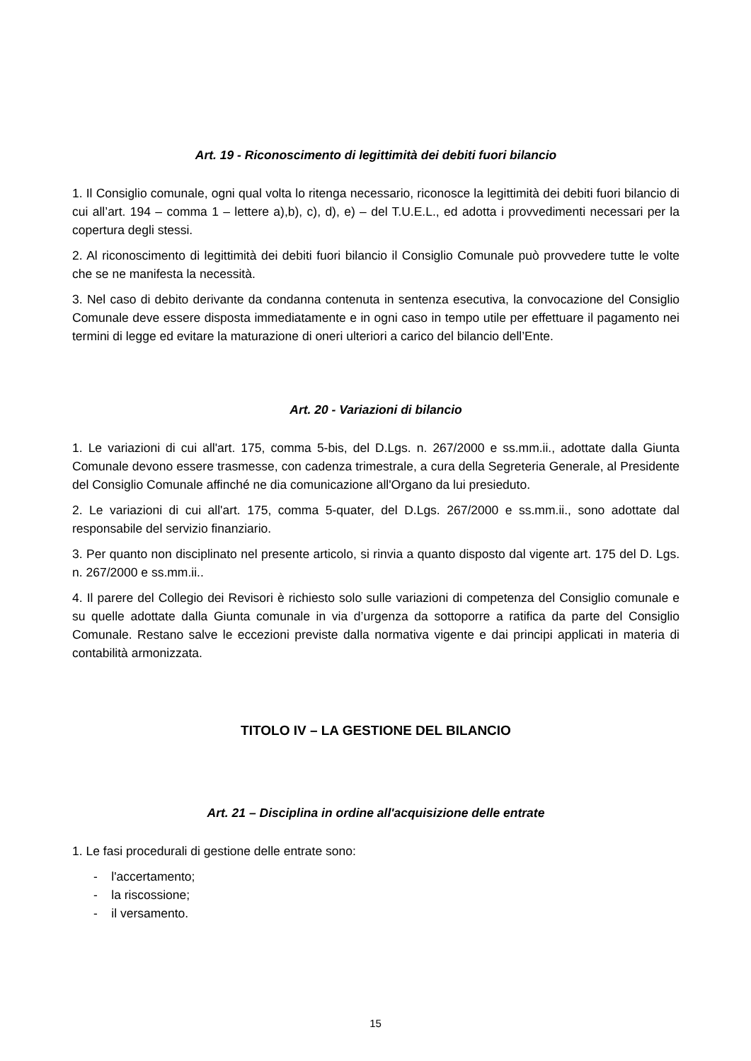Art. 19 - Riconoscimento di legittimità dei debiti fuori bilancio
1. Il Consiglio comunale, ogni qual volta lo ritenga necessario, riconosce la legittimità dei debiti fuori bilancio di cui all’art. 194 – comma 1 – lettere a),b), c), d), e) – del T.U.E.L., ed adotta i provvedimenti necessari per la copertura degli stessi.
2. Al riconoscimento di legittimità dei debiti fuori bilancio il Consiglio Comunale può provvedere tutte le volte che se ne manifesta la necessità.
3. Nel caso di debito derivante da condanna contenuta in sentenza esecutiva, la convocazione del Consiglio Comunale deve essere disposta immediatamente e in ogni caso in tempo utile per effettuare il pagamento nei termini di legge ed evitare la maturazione di oneri ulteriori a carico del bilancio dell’Ente.
Art. 20 - Variazioni di bilancio
1. Le variazioni di cui all'art. 175, comma 5-bis, del D.Lgs. n. 267/2000 e ss.mm.ii., adottate dalla Giunta Comunale devono essere trasmesse, con cadenza trimestrale, a cura della Segreteria Generale, al Presidente del Consiglio Comunale affinché ne dia comunicazione all'Organo da lui presieduto.
2. Le variazioni di cui all'art. 175, comma 5-quater, del D.Lgs. 267/2000 e ss.mm.ii., sono adottate dal responsabile del servizio finanziario.
3. Per quanto non disciplinato nel presente articolo, si rinvia a quanto disposto dal vigente art. 175 del D. Lgs. n. 267/2000 e ss.mm.ii..
4. Il parere del Collegio dei Revisori è richiesto solo sulle variazioni di competenza del Consiglio comunale e su quelle adottate dalla Giunta comunale in via d’urgenza da sottoporre a ratifica da parte del Consiglio Comunale. Restano salve le eccezioni previste dalla normativa vigente e dai principi applicati in materia di contabilità armonizzata.
TITOLO IV – LA GESTIONE DEL BILANCIO
Art. 21 – Disciplina in ordine all'acquisizione delle entrate
1. Le fasi procedurali di gestione delle entrate sono:
- l'accertamento;
- la riscossione;
- il versamento.
15